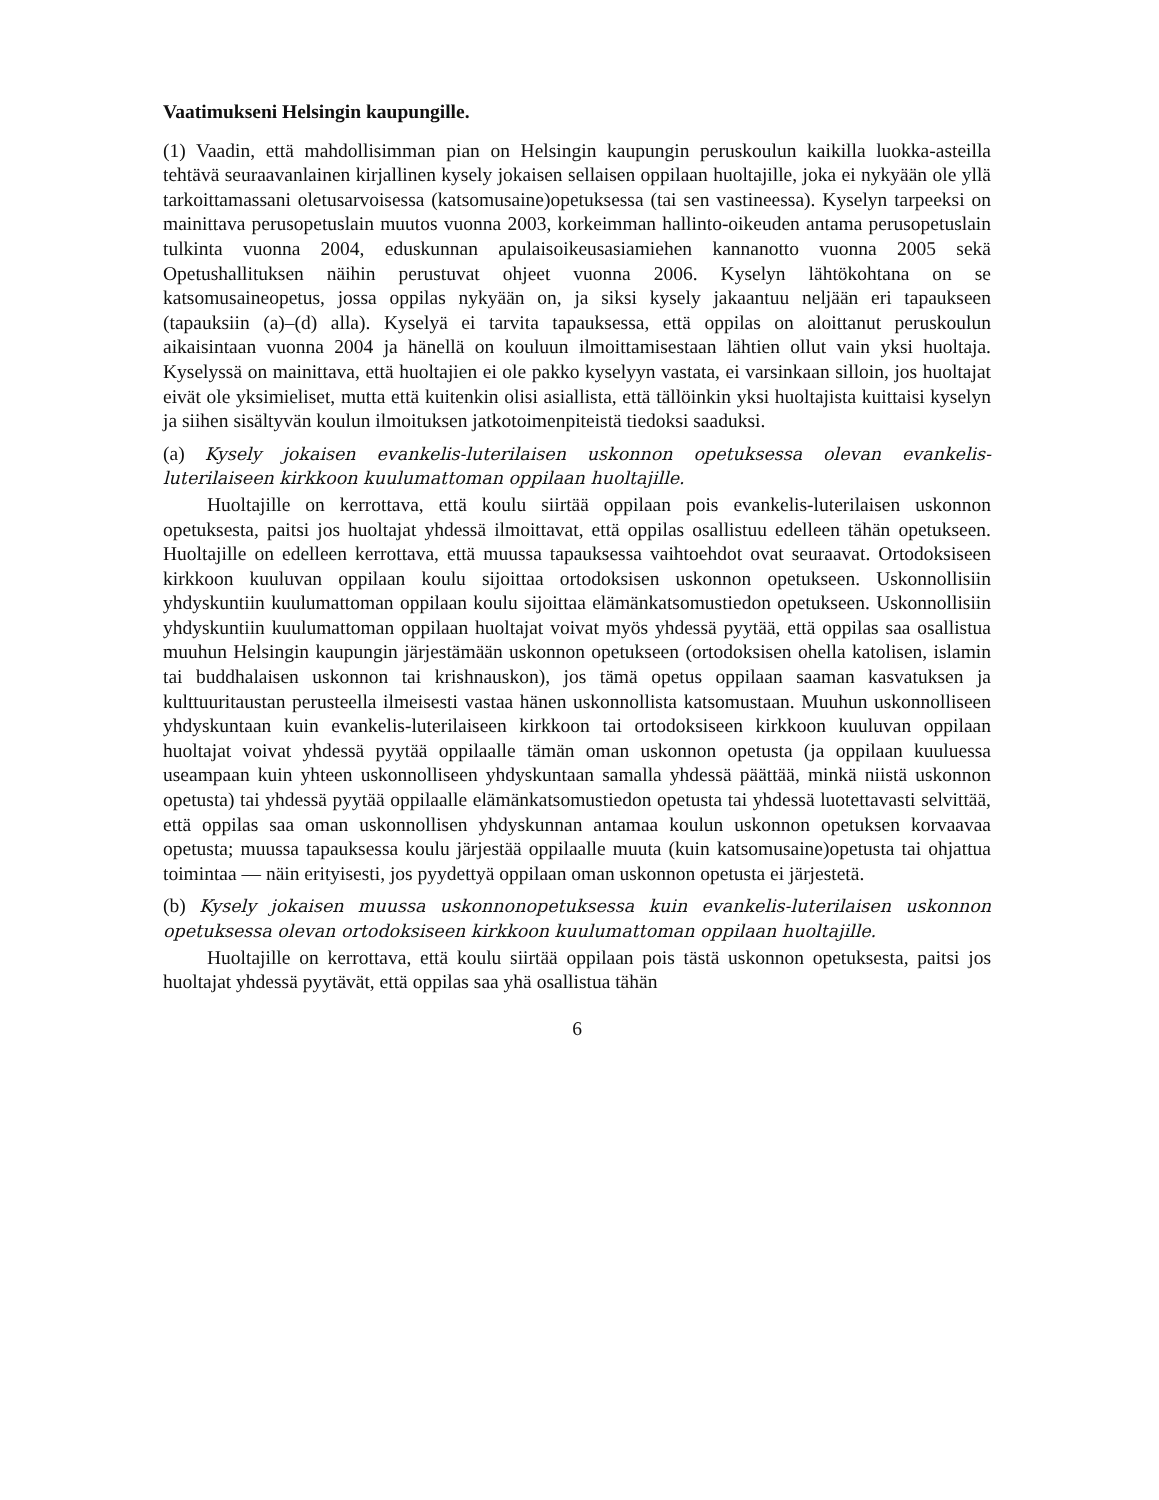Vaatimukseni Helsingin kaupungille.
(1) Vaadin, että mahdollisimman pian on Helsingin kaupungin peruskoulun kaikilla luokka-asteilla tehtävä seuraavanlainen kirjallinen kysely jokaisen sellaisen oppilaan huoltajille, joka ei nykyään ole yllä tarkoittamassani oletusarvoisessa (katsomusaine)opetuksessa (tai sen vastineessa). Kyselyn tarpeeksi on mainittava perusopetuslain muutos vuonna 2003, korkeimman hallinto-oikeuden antama perusopetuslain tulkinta vuonna 2004, eduskunnan apulaisoikeusasiamiehen kannanotto vuonna 2005 sekä Opetushallituksen näihin perustuvat ohjeet vuonna 2006. Kyselyn lähtökohtana on se katsomusaineopetus, jossa oppilas nykyään on, ja siksi kysely jakaantuu neljään eri tapaukseen (tapauksiin (a)–(d) alla). Kyselyä ei tarvita tapauksessa, että oppilas on aloittanut peruskoulun aikaisintaan vuonna 2004 ja hänellä on kouluun ilmoittamisestaan lähtien ollut vain yksi huoltaja. Kyselyssä on mainittava, että huoltajien ei ole pakko kyselyyn vastata, ei varsinkaan silloin, jos huoltajat eivät ole yksimieliset, mutta että kuitenkin olisi asiallista, että tällöinkin yksi huoltajista kuittaisi kyselyn ja siihen sisältyvän koulun ilmoituksen jatkotoimenpiteistä tiedoksi saaduksi.
(a) Kysely jokaisen evankelis-luterilaisen uskonnon opetuksessa olevan evankelis-luterilaiseen kirkkoon kuulumattoman oppilaan huoltajille.
Huoltajille on kerrottava, että koulu siirtää oppilaan pois evankelis-luterilaisen uskonnon opetuksesta, paitsi jos huoltajat yhdessä ilmoittavat, että oppilas osallistuu edelleen tähän opetukseen. Huoltajille on edelleen kerrottava, että muussa tapauksessa vaihtoehdot ovat seuraavat. Ortodoksiseen kirkkoon kuuluvan oppilaan koulu sijoittaa ortodoksisen uskonnon opetukseen. Uskonnollisiin yhdyskuntiin kuulumattoman oppilaan koulu sijoittaa elämänkatsomustiedon opetukseen. Uskonnollisiin yhdyskuntiin kuulumattoman oppilaan huoltajat voivat myös yhdessä pyytää, että oppilas saa osallistua muuhun Helsingin kaupungin järjestämään uskonnon opetukseen (ortodoksisen ohella katolisen, islamin tai buddhalaisen uskonnon tai krishnauskon), jos tämä opetus oppilaan saaman kasvatuksen ja kulttuuritaustan perusteella ilmeisesti vastaa hänen uskonnollista katsomustaan. Muuhun uskonnolliseen yhdyskuntaan kuin evankelis-luterilaiseen kirkkoon tai ortodoksiseen kirkkoon kuuluvan oppilaan huoltajat voivat yhdessä pyytää oppilaalle tämän oman uskonnon opetusta (ja oppilaan kuuluessa useampaan kuin yhteen uskonnolliseen yhdyskuntaan samalla yhdessä päättää, minkä niistä uskonnon opetusta) tai yhdessä pyytää oppilaalle elämänkatsomustiedon opetusta tai yhdessä luotettavasti selvittää, että oppilas saa oman uskonnollisen yhdyskunnan antamaa koulun uskonnon opetuksen korvaavaa opetusta; muussa tapauksessa koulu järjestää oppilaalle muuta (kuin katsomusaine)opetusta tai ohjattua toimintaa — näin erityisesti, jos pyydettyä oppilaan oman uskonnon opetusta ei järjestetä.
(b) Kysely jokaisen muussa uskonnonopetuksessa kuin evankelis-luterilaisen uskonnon opetuksessa olevan ortodoksiseen kirkkoon kuulumattoman oppilaan huoltajille.
Huoltajille on kerrottava, että koulu siirtää oppilaan pois tästä uskonnon opetuksesta, paitsi jos huoltajat yhdessä pyytävät, että oppilas saa yhä osallistua tähän
6